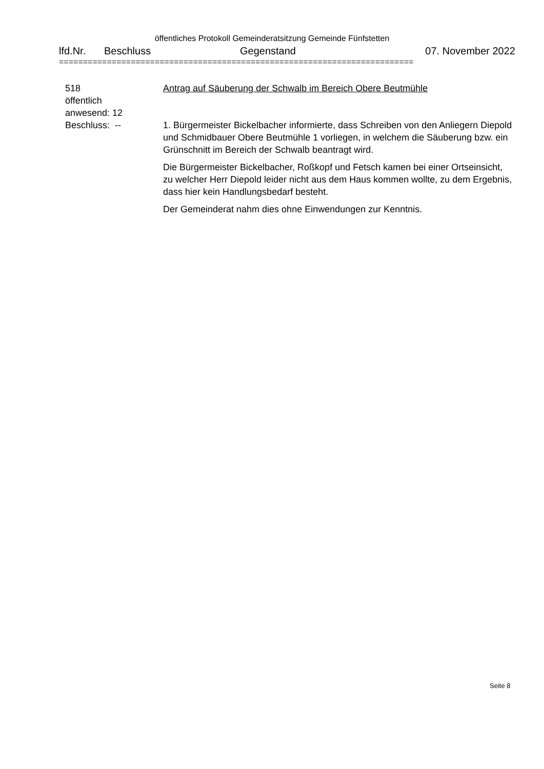öffentliches Protokoll Gemeinderatsitzung Gemeinde Fünfstetten
lfd.Nr. Beschluss Gegenstand 07. November 2022
==========================================================================
518
öffentlich
anwesend: 12
Beschluss: --
Antrag auf Säuberung der Schwalb im Bereich Obere Beutmühle
1. Bürgermeister Bickelbacher informierte, dass Schreiben von den Anliegern Diepold und Schmidbauer Obere Beutmühle 1 vorliegen, in welchem die Säuberung bzw. ein Grünschnitt im Bereich der Schwalb beantragt wird.
Die Bürgermeister Bickelbacher, Roßkopf und Fetsch kamen bei einer Ortseinsicht, zu welcher Herr Diepold leider nicht aus dem Haus kommen wollte, zu dem Ergebnis, dass hier kein Handlungsbedarf besteht.
Der Gemeinderat nahm dies ohne Einwendungen zur Kenntnis.
Seite 8